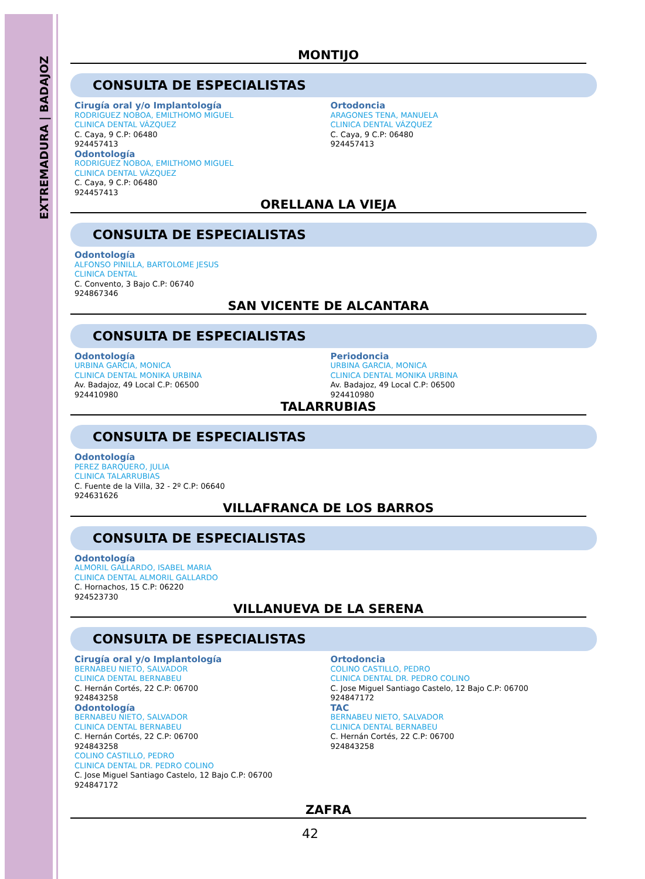EXTREMADURA | BADAJOZ
MONTIJO
CONSULTA DE ESPECIALISTAS
Cirugía oral y/o Implantología
RODRIGUEZ NOBOA, EMILTHOMO MIGUEL
CLINICA DENTAL VÁZQUEZ
C. Caya, 9 C.P: 06480
924457413
Odontología
RODRIGUEZ NOBOA, EMILTHOMO MIGUEL
CLINICA DENTAL VÁZQUEZ
C. Caya, 9 C.P: 06480
924457413
Ortodoncia
ARAGONES TENA, MANUELA
CLINICA DENTAL VÁZQUEZ
C. Caya, 9 C.P: 06480
924457413
ORELLANA LA VIEJA
CONSULTA DE ESPECIALISTAS
Odontología
ALFONSO PINILLA, BARTOLOME JESUS
CLINICA DENTAL
C. Convento, 3 Bajo C.P: 06740
924867346
SAN VICENTE DE ALCANTARA
CONSULTA DE ESPECIALISTAS
Odontología
URBINA GARCIA, MONICA
CLINICA DENTAL MONIKA URBINA
Av. Badajoz, 49 Local C.P: 06500
924410980
Periodoncia
URBINA GARCIA, MONICA
CLINICA DENTAL MONIKA URBINA
Av. Badajoz, 49 Local C.P: 06500
924410980
TALARRUBIAS
CONSULTA DE ESPECIALISTAS
Odontología
PEREZ BARQUERO, JULIA
CLINICA TALARRUBIAS
C. Fuente de la Villa, 32 - 2º C.P: 06640
924631626
VILLAFRANCA DE LOS BARROS
CONSULTA DE ESPECIALISTAS
Odontología
ALMORIL GALLARDO, ISABEL MARIA
CLINICA DENTAL ALMORIL GALLARDO
C. Hornachos, 15 C.P: 06220
924523730
VILLANUEVA DE LA SERENA
CONSULTA DE ESPECIALISTAS
Cirugía oral y/o Implantología
BERNABEU NIETO, SALVADOR
CLINICA DENTAL BERNABEU
C. Hernán Cortés, 22 C.P: 06700
924843258
Odontología
BERNABEU NIETO, SALVADOR
CLINICA DENTAL BERNABEU
C. Hernán Cortés, 22 C.P: 06700
924843258
COLINO CASTILLO, PEDRO
CLINICA DENTAL DR. PEDRO COLINO
C. Jose Miguel Santiago Castelo, 12 Bajo C.P: 06700
924847172
Ortodoncia
COLINO CASTILLO, PEDRO
CLINICA DENTAL DR. PEDRO COLINO
C. Jose Miguel Santiago Castelo, 12 Bajo C.P: 06700
924847172
TAC
BERNABEU NIETO, SALVADOR
CLINICA DENTAL BERNABEU
C. Hernán Cortés, 22 C.P: 06700
924843258
ZAFRA
42